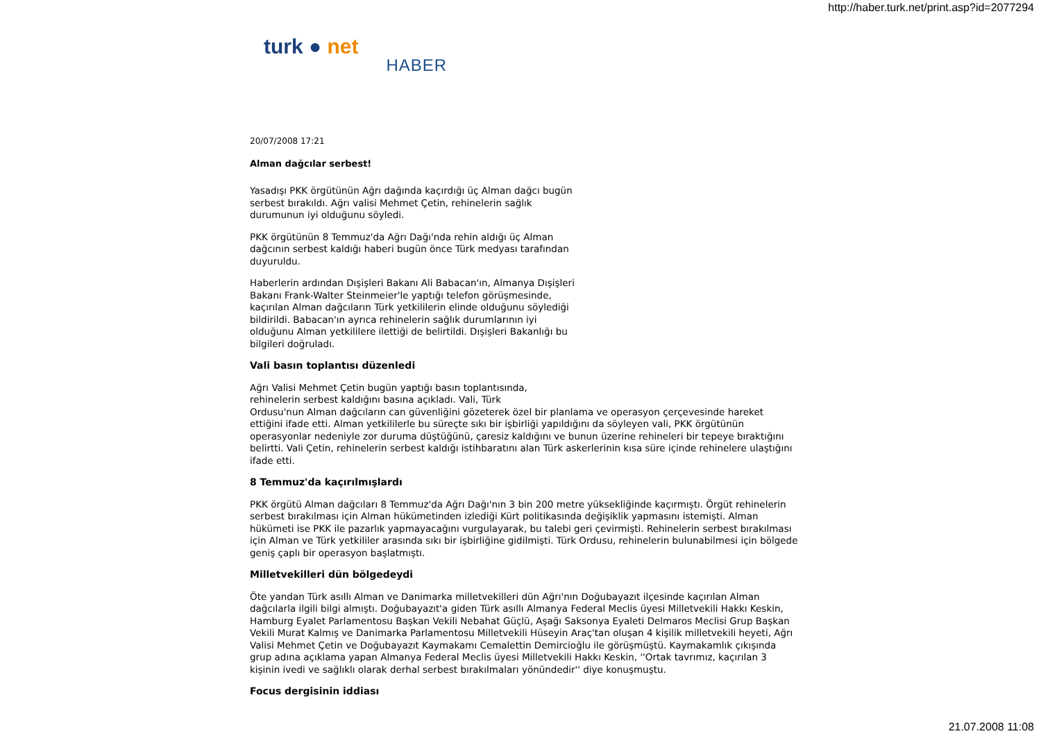http://haber.turk.net/print.asp?id=2077294
turk ● net
HABER
20/07/2008 17:21
Alman dağcılar serbest!
Yasadışı PKK örgütünün Ağrı dağında kaçırdığı üç Alman dağcı bugün serbest bırakıldı. Ağrı valisi Mehmet Çetin, rehinelerin sağlık durumunun iyi olduğunu söyledi.
PKK örgütünün 8 Temmuz'da Ağrı Dağı'nda rehin aldığı üç Alman dağcının serbest kaldığı haberi bugün önce Türk medyası tarafından duyuruldu.
Haberlerin ardından Dışişleri Bakanı Ali Babacan'ın, Almanya Dışişleri Bakanı Frank-Walter Steinmeier'le yaptığı telefon görüşmesinde, kaçırılan Alman dağcıların Türk yetkililerin elinde olduğunu söylediği bildirildi. Babacan'ın ayrıca rehinelerin sağlık durumlarının iyi olduğunu Alman yetkililere ilettiği de belirtildi. Dışişleri Bakanlığı bu bilgileri doğruladı.
Vali basın toplantısı düzenledi
Ağrı Valisi Mehmet Çetin bugün yaptığı basın toplantısında,
rehinelerin serbest kaldığını basına açıkladı. Vali, Türk
Ordusu'nun Alman dağcıların can güvenliğini gözeterek özel bir planlama ve operasyon çerçevesinde hareket ettiğini ifade etti. Alman yetkililerle bu süreçte sıkı bir işbirliği yapıldığını da söyleyen vali, PKK örgütünün operasyonlar nedeniyle zor duruma düştüğünü, çaresiz kaldığını ve bunun üzerine rehineleri bir tepeye bıraktığını belirtti. Vali Çetin, rehinelerin serbest kaldığı istihbaratını alan Türk askerlerinin kısa süre içinde rehinelere ulaştığını ifade etti.
8 Temmuz'da kaçırılmışlardı
PKK örgütü Alman dağcıları 8 Temmuz'da Ağrı Dağı'nın 3 bin 200 metre yüksekliğinde kaçırmıştı. Örgüt rehinelerin serbest bırakılması için Alman hükümetinden izlediği Kürt politikasında değişiklik yapmasını istemişti. Alman hükümeti ise PKK ile pazarlık yapmayacağını vurgulayarak, bu talebi geri çevirmişti. Rehinelerin serbest bırakılması için Alman ve Türk yetkililer arasında sıkı bir işbirliğine gidilmişti. Türk Ordusu, rehinelerin bulunabilmesi için bölgede geniş çaplı bir operasyon başlatmıştı.
Milletvekilleri dün bölgedeydi
Öte yandan Türk asıllı Alman ve Danimarka milletvekilleri dün Ağrı'nın Doğubayazıt ilçesinde kaçırılan Alman dağcılarla ilgili bilgi almıştı. Doğubayazıt'a giden Türk asıllı Almanya Federal Meclis üyesi Milletvekili Hakkı Keskin, Hamburg Eyalet Parlamentosu Başkan Vekili Nebahat Güçlü, Aşağı Saksonya Eyaleti Delmaros Meclisi Grup Başkan Vekili Murat Kalmış ve Danimarka Parlamentosu Milletvekili Hüseyin Araç'tan oluşan 4 kişilik milletvekili heyeti, Ağrı Valisi Mehmet Çetin ve Doğubayazıt Kaymakamı Cemalettin Demircioğlu ile görüşmüştü. Kaymakamlık çıkışında grup adına açıklama yapan Almanya Federal Meclis üyesi Milletvekili Hakkı Keskin, ''Ortak tavrımız, kaçırılan 3 kişinin ivedi ve sağlıklı olarak derhal serbest bırakılmaları yönündedir'' diye konuşmuştu.
Focus dergisinin iddiası
21.07.2008 11:08